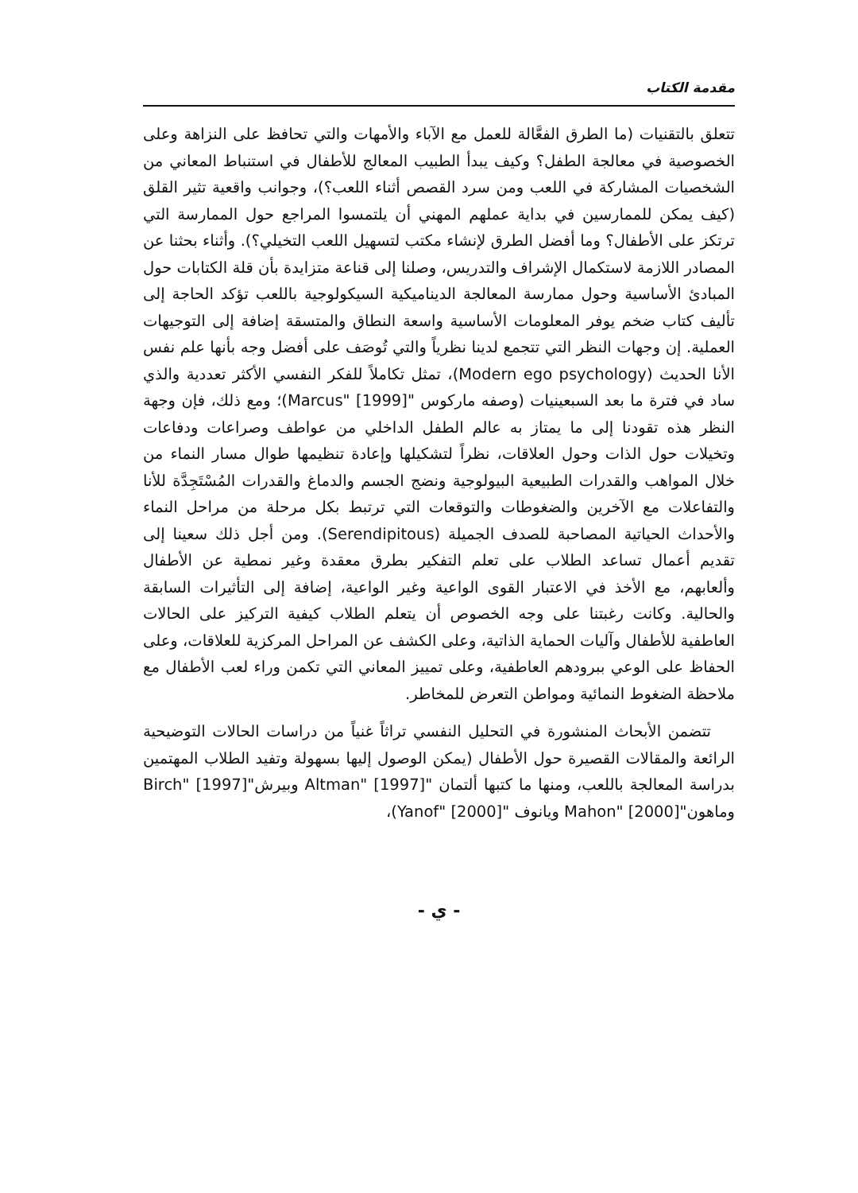مقدمة الكتاب
تتعلق بالتقنيات (ما الطرق الفعَّالة للعمل مع الآباء والأمهات والتي تحافظ على النزاهة وعلى الخصوصية في معالجة الطفل؟ وكيف يبدأ الطبيب المعالج للأطفال في استنباط المعاني من الشخصيات المشاركة في اللعب ومن سرد القصص أثناء اللعب؟)، وجوانب واقعية تثير القلق (كيف يمكن للممارسين في بداية عملهم المهني أن يلتمسوا المراجع حول الممارسة التي ترتكز على الأطفال؟ وما أفضل الطرق لإنشاء مكتب لتسهيل اللعب التخيلي؟). وأثناء بحثنا عن المصادر اللازمة لاستكمال الإشراف والتدريس، وصلنا إلى قناعة متزايدة بأن قلة الكتابات حول المبادئ الأساسية وحول ممارسة المعالجة الديناميكية السيكولوجية باللعب تؤكد الحاجة إلى تأليف كتاب ضخم يوفر المعلومات الأساسية واسعة النطاق والمتسقة إضافة إلى التوجيهات العملية. إن وجهات النظر التي تتجمع لدينا نظرياً والتي تُوصَف على أفضل وجه بأنها علم نفس الأنا الحديث (Modern ego psychology)، تمثل تكاملاً للفكر النفسي الأكثر تعددية والذي ساد في فترة ما بعد السبعينيات (وصفه ماركوس "Marcus" [1999])؛ ومع ذلك، فإن وجهة النظر هذه تقودنا إلى ما يمتاز به عالم الطفل الداخلي من عواطف وصراعات ودفاعات وتخيلات حول الذات وحول العلاقات، نظراً لتشكيلها وإعادة تنظيمها طوال مسار النماء من خلال المواهب والقدرات الطبيعية البيولوجية ونضج الجسم والدماغ والقدرات المُسْتَجِدَّة للأنا والتفاعلات مع الآخرين والضغوطات والتوقعات التي ترتبط بكل مرحلة من مراحل النماء والأحداث الحياتية المصاحبة للصدف الجميلة (Serendipitous). ومن أجل ذلك سعينا إلى تقديم أعمال تساعد الطلاب على تعلم التفكير بطرق معقدة وغير نمطية عن الأطفال وألعابهم، مع الأخذ في الاعتبار القوى الواعية وغير الواعية، إضافة إلى التأثيرات السابقة والحالية. وكانت رغبتنا على وجه الخصوص أن يتعلم الطلاب كيفية التركيز على الحالات العاطفية للأطفال وآليات الحماية الذاتية، وعلى الكشف عن المراحل المركزية للعلاقات، وعلى الحفاظ على الوعي ببرودهم العاطفية، وعلى تمييز المعاني التي تكمن وراء لعب الأطفال مع ملاحظة الضغوط النمائية ومواطن التعرض للمخاطر.
تتضمن الأبحاث المنشورة في التحليل النفسي تراثاً غنياً من دراسات الحالات التوضيحية الرائعة والمقالات القصيرة حول الأطفال (يمكن الوصول إليها بسهولة وتفيد الطلاب المهتمين بدراسة المعالجة باللعب، ومنها ما كتبها ألتمان "Altman" [1997] وبيرش"Birch" [1997] وماهون"Mahon" [2000] ويانوف "Yanof" [2000])،
- ي -